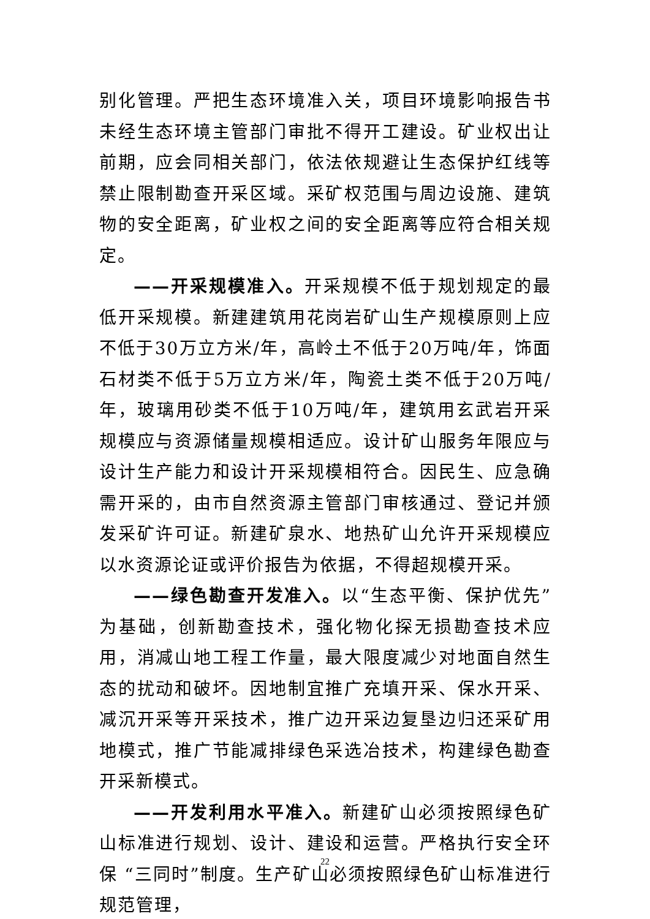别化管理。严把生态环境准入关，项目环境影响报告书未经生态环境主管部门审批不得开工建设。矿业权出让前期，应会同相关部门，依法依规避让生态保护红线等禁止限制勘查开采区域。采矿权范围与周边设施、建筑物的安全距离，矿业权之间的安全距离等应符合相关规定。
——开采规模准入。开采规模不低于规划规定的最低开采规模。新建建筑用花岗岩矿山生产规模原则上应不低于30万立方米/年，高岭土不低于20万吨/年，饰面石材类不低于5万立方米/年，陶瓷土类不低于20万吨/年，玻璃用砂类不低于10万吨/年，建筑用玄武岩开采规模应与资源储量规模相适应。设计矿山服务年限应与设计生产能力和设计开采规模相符合。因民生、应急确需开采的，由市自然资源主管部门审核通过、登记并颁发采矿许可证。新建矿泉水、地热矿山允许开采规模应以水资源论证或评价报告为依据，不得超规模开采。
——绿色勘查开发准入。以“生态平衡、保护优先”为基础，创新勘查技术，强化物化探无损勘查技术应用，消减山地工程工作量，最大限度减少对地面自然生态的扰动和破坏。因地制宜推广充填开采、保水开采、减沉开采等开采技术，推广边开采边复垦边归还采矿用地模式，推广节能减排绿色采选冶技术，构建绿色勘查开采新模式。
——开发利用水平准入。新建矿山必须按照绿色矿山标准进行规划、设计、建设和运营。严格执行安全环保 “三同时”制度。生产矿山必须按照绿色矿山标准进行规范管理，
22